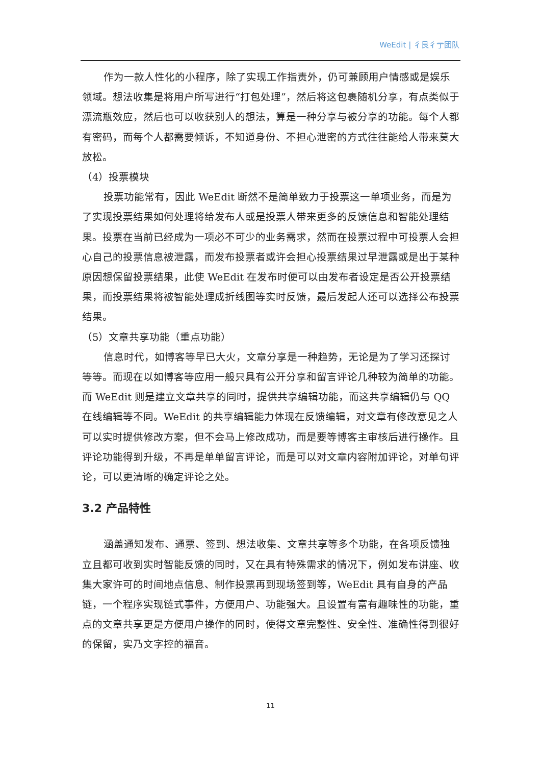WeEdit | 彳艮彳亍团队
作为一款人性化的小程序，除了实现工作指责外，仍可兼顾用户情感或是娱乐领域。想法收集是将用户所写进行“打包处理”，然后将这包裹随机分享，有点类似于漂流瓶效应，然后也可以收获别人的想法，算是一种分享与被分享的功能。每个人都有密码，而每个人都需要倾诉，不知道身份、不担心泄密的方式往往能给人带来莫大放松。
（4）投票模块
投票功能常有，因此 WeEdit 断然不是简单致力于投票这一单项业务，而是为了实现投票结果如何处理将给发布人或是投票人带来更多的反馈信息和智能处理结果。投票在当前已经成为一项必不可少的业务需求，然而在投票过程中可投票人会担心自己的投票信息被泄露，而发布投票者或许会担心投票结果过早泄露或是出于某种原因想保留投票结果，此使 WeEdit 在发布时便可以由发布者设定是否公开投票结果，而投票结果将被智能处理成折线图等实时反馈，最后发起人还可以选择公布投票结果。
（5）文章共享功能（重点功能）
信息时代，如博客等早已大火，文章分享是一种趋势，无论是为了学习还探讨等等。而现在以如博客等应用一般只具有公开分享和留言评论几种较为简单的功能。而 WeEdit 则是建立文章共享的同时，提供共享编辑功能，而这共享编辑仍与 QQ 在线编辑等不同。WeEdit 的共享编辑能力体现在反馈编辑，对文章有修改意见之人可以实时提供修改方案，但不会马上修改成功，而是要等博客主审核后进行操作。且评论功能得到升级，不再是单单留言评论，而是可以对文章内容附加评论，对单句评论，可以更清晰的确定评论之处。
3.2 产品特性
涵盖通知发布、通票、签到、想法收集、文章共享等多个功能，在各项反馈独立且都可收到实时智能反馈的同时，又在具有特殊需求的情况下，例如发布讲座、收集大家许可的时间地点信息、制作投票再到现场签到等，WeEdit 具有自身的产品链，一个程序实现链式事件，方便用户、功能强大。且设置有富有趣味性的功能，重点的文章共享更是方便用户操作的同时，使得文章完整性、安全性、准确性得到很好的保留，实乃文字控的福音。
11